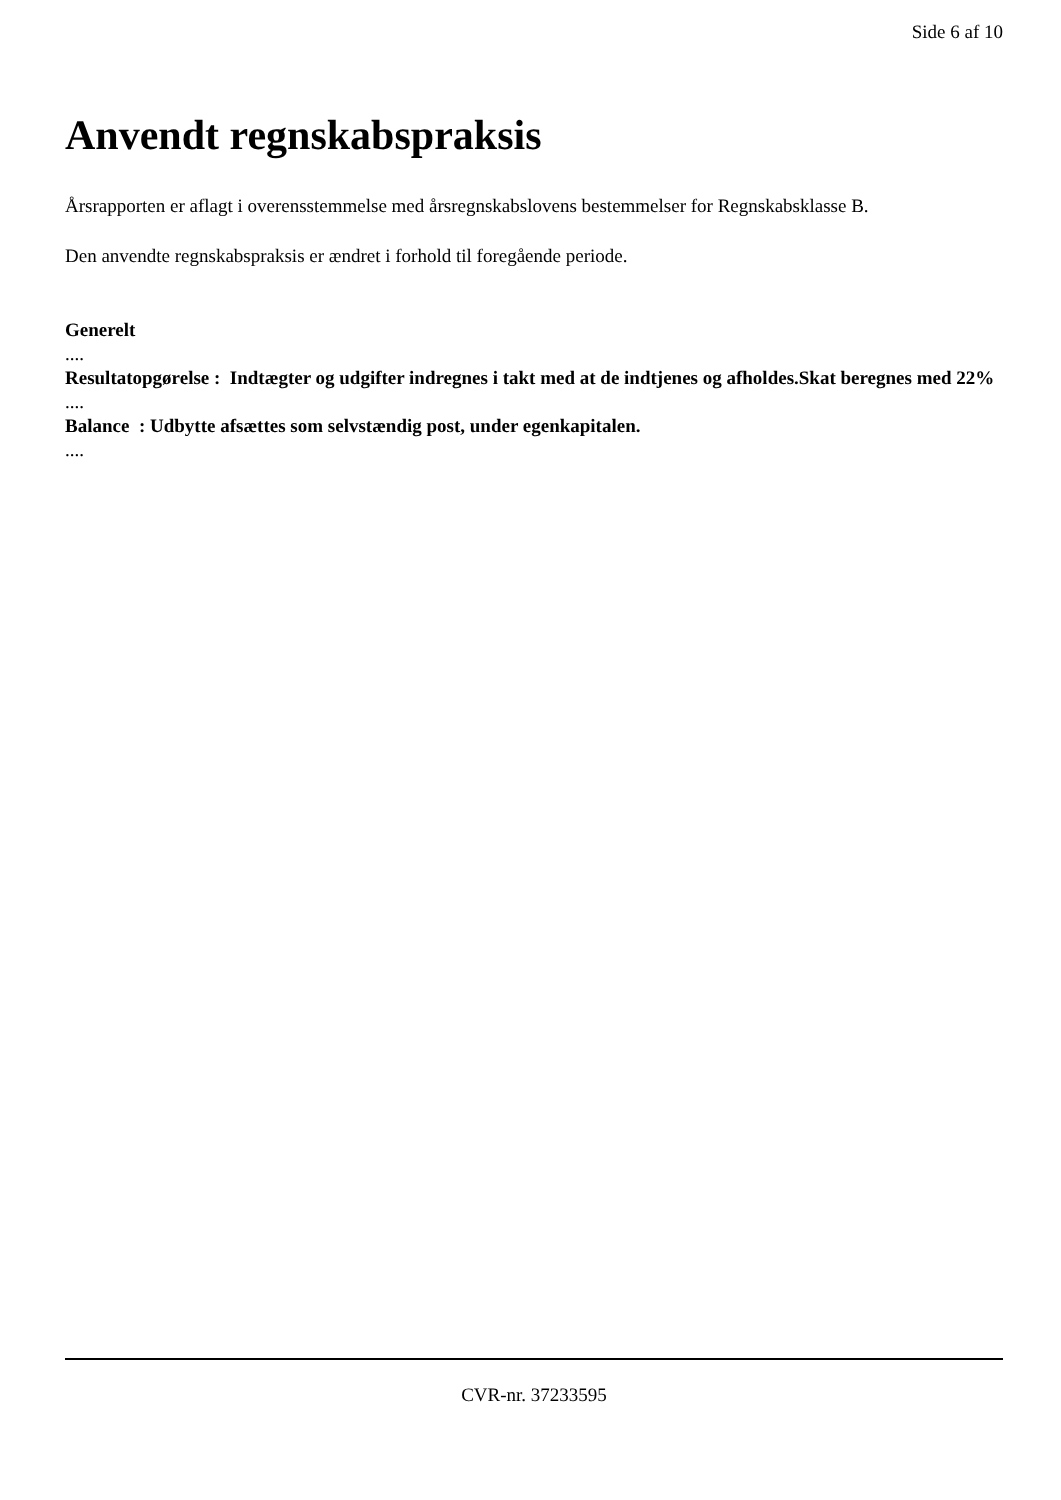Side 6 af 10
Anvendt regnskabspraksis
Årsrapporten er aflagt i overensstemmelse med årsregnskabslovens bestemmelser for Regnskabsklasse B.
Den anvendte regnskabspraksis er ændret i forhold til foregående periode.
Generelt
....
Resultatopgørelse : Indtægter og udgifter indregnes i takt med at de indtjenes og afholdes.Skat beregnes med 22%
....
Balance : Udbytte afsættes som selvstændig post, under egenkapitalen.
....
CVR-nr. 37233595